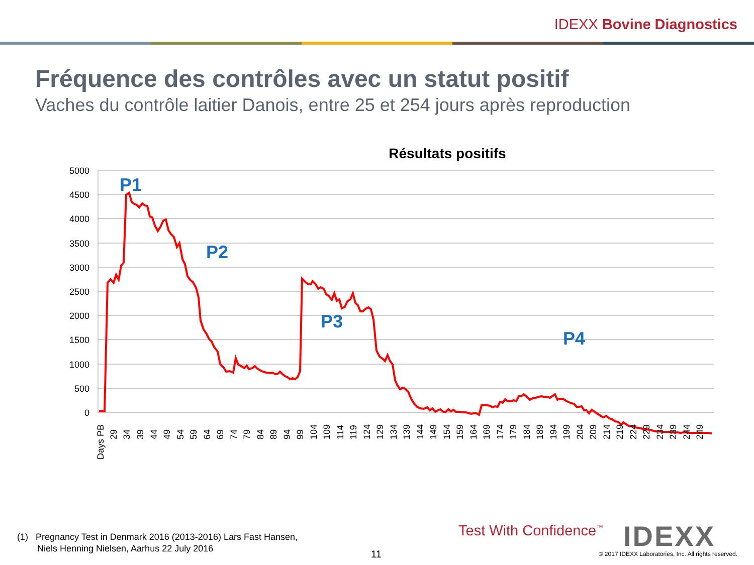IDEXX Bovine Diagnostics
Fréquence des contrôles avec un statut positif
Vaches du contrôle laitier Danois, entre 25 et 254 jours après reproduction
Résultats positifs
5000
4500
4000
3500
3000
2500
2000
1500
1000
500
0
P1
P2
P3
P4
Days PB
29
34
39
44
49
54
59
64
69
74
79
84
89
94
99
104
109
114
119
124
129
134
139
144
149
154
159
164
169
174
179
184
189
194
199
204
209
214
219
224
229
234
239
244
249
(1) Pregnancy Test in Denmark 2016 (2013-2016) Lars Fast Hansen,
Niels Henning Nielsen, Aarhus 22 July 2016
11
Test With Confidence<sup>™</sup> IDEXX
© 2017 IDEXX Laboratories, Inc. All rights reserved.